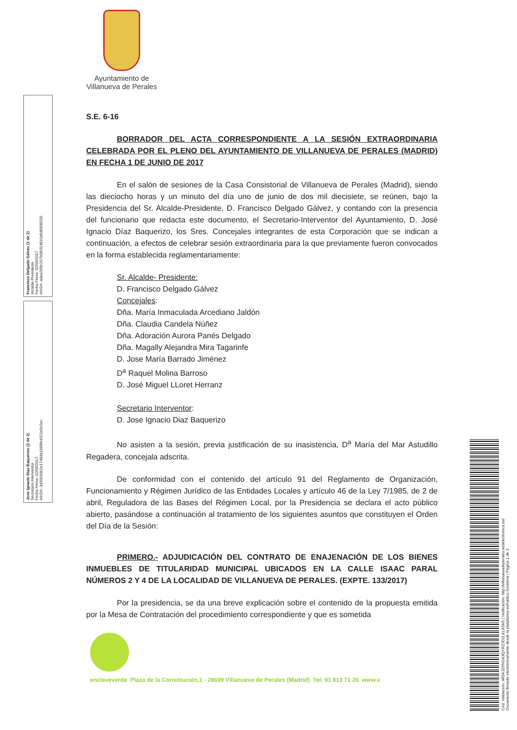Ayuntamiento de
Villanueva de Perales
Francisco Delgado Gálvez (1 de 2)
Alcalde-Presidente
Fecha Firma: 02/06/2017
HASH: adaa269b297908cf14810d6d6898335
Jose Ignacio Diaz Baquerizo (2 de 2)
Secretario-Interventor
Fecha Firma: 02/06/2017
HASH: 3d39560b2e1748da1688fe4321e9c5ec
Cód. Validación: 4R5K326NGK3QYRZJD2LKLK5K6 | Verificación: http://villanuevadeperales.sedelectronica.es/
Documento firmado electrónicamente desde la plataforma esPublico Gestiona | Página 1 de 3
S.E. 6-16
BORRADOR DEL ACTA CORRESPONDIENTE A LA SESIÓN EXTRAORDINARIA CELEBRADA POR EL PLENO DEL AYUNTAMIENTO DE VILLANUEVA DE PERALES (MADRID) EN FECHA 1 DE JUNIO DE 2017
En el salón de sesiones de la Casa Consistorial de Villanueva de Perales (Madrid), siendo las dieciocho horas y un minuto del día uno de junio de dos mil diecisiete, se reúnen, bajo la Presidencia del Sr. Alcalde-Presidente, D. Francisco Delgado Gálvez, y contando con la presencia del funcionario que redacta este documento, el Secretario-Interventor del Ayuntamiento, D. José Ignacio Díaz Baquerizo, los Sres. Concejales integrantes de esta Corporación que se indican a continuación, a efectos de celebrar sesión extraordinaria para la que previamente fueron convocados en la forma establecida reglamentariamente:
Sr. Alcalde- Presidente:
D. Francisco Delgado Gálvez
Concejales:
Dña. María Inmaculada Arcediano Jaldón
Dña. Claudia Candela Núñez
Dña. Adoración Aurora Panés Delgado
Dña. Magally Alejandra Mira Tagarinfe
D. Jose María Barrado Jiménez
D<sup>a</sup> Raquel Molina Barroso
D. José Miguel LLoret Herranz
Secretario Interventor:
D. Jose Ignacio Diaz Baquerizo
No asisten a la sesión, previa justificación de su inasistencia, D<sup>a</sup> María del Mar Astudillo Regadera, concejala adscrita.
De conformidad con el contenido del artículo 91 del Reglamento de Organización, Funcionamiento y Régimen Jurídico de las Entidades Locales y artículo 46 de la Ley 7/1985, de 2 de abril, Reguladora de las Bases del Régimen Local, por la Presidencia se declara el acto público abierto, pasándose a continuación al tratamiento de los siguientes asuntos que constituyen el Orden del Día de la Sesión:
PRIMERO.- ADJUDICACIÓN DEL CONTRATO DE ENAJENACIÓN DE LOS BIENES INMUEBLES DE TITULARIDAD MUNICIPAL UBICADOS EN LA CALLE ISAAC PARAL NÚMEROS 2 Y 4 DE LA LOCALIDAD DE VILLANUEVA DE PERALES. (EXPTE. 133/2017)
Por la presidencia, se da una breve explicación sobre el contenido de la propuesta emitida por la Mesa de Contratación del procedimiento correspondiente y que es sometida
enclaveverde Plaza de la Constitución,1 - 28609 Villanueva de Perales (Madrid) Tel: 91 813 71 26 www.v